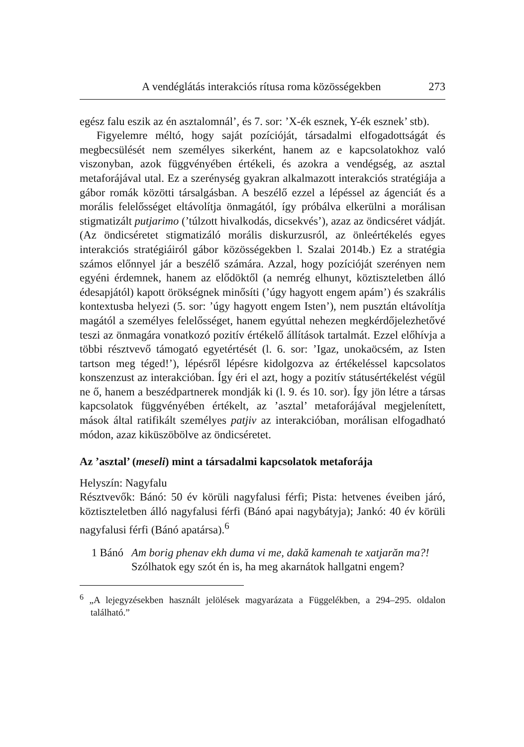A vendéglátás interakciós rítusa roma közösségekben 273
egész falu eszik az én asztalomnál’, és 7. sor: ’X-ék esznek, Y-ék esznek’ stb).
Figyelemre méltó, hogy saját pozícióját, társadalmi elfogadottságát és megbecsülését nem személyes sikerként, hanem az e kapcsolatokhoz való viszonyban, azok függvényében értékeli, és azokra a vendégség, az asztal metaforájával utal. Ez a szerénység gyakran alkalmazott interakciós stratégiája a gábor romák közötti társalgásban. A beszélő ezzel a lépéssel az ágenciát és a morális felelősséget eltávolítja önmagától, így próbálva elkerülni a morálisan stigmatizált putjarimo (’túlzott hivalkodás, dicsekvés’), azaz az öndicséret vádját. (Az öndicséretet stigmatizáló morális diskurzusról, az önleértékelés egyes interakciós stratégiáiról gábor közösségekben l. Szalai 2014b.) Ez a stratégia számos előnnyel jár a beszélő számára. Azzal, hogy pozícióját szerényen nem egyéni érdemnek, hanem az elődöktől (a nemrég elhunyt, köztiszteletben álló édesapjától) kapott örökségnek minősíti (’úgy hagyott engem apám’) és szakrális kontextusba helyezi (5. sor: ’úgy hagyott engem Isten’), nem pusztán eltávolítja magától a személyes felelősséget, hanem egyúttal nehezen megkérdőjelezhetővé teszi az önmagára vonatkozó pozitív értékelő állítások tartalmát. Ezzel előhívja a többi résztvevő támogató egyetértését (l. 6. sor: ’Igaz, unokaöcsém, az Isten tartson meg téged!’), lépésről lépésre kidolgozva az értékeléssel kapcsolatos konszenzust az interakcióban. Így éri el azt, hogy a pozitív státusértékelést végül ne ő, hanem a beszédpartnerek mondják ki (l. 9. és 10. sor). Így jön létre a társas kapcsolatok függvényében értékelt, az ’asztal’ metaforájával megjelenített, mások által ratifikált személyes patjiv az interakcióban, morálisan elfogadható módon, azaz kiküszöbölve az öndicséretet.
Az ’asztal’ (meseli) mint a társadalmi kapcsolatok metaforája
Helyszín: Nagyfalu
Résztvevők: Bánó: 50 év körüli nagyfalusi férfi; Pista: hetvenes éveiben járó, köztiszteletben álló nagyfalusi férfi (Bánó apai nagybátyja); Jankó: 40 év körüli nagyfalusi férfi (Bánó apatársa).<sup>6</sup>
1 Bánó Am borig phenav ekh duma vi me, dakă kamenah te xatjarăn ma?!
Szólhatok egy szót én is, ha meg akarnátok hallgatni engem?
<sup>6</sup> „A lejegyzésekben használt jelölések magyarázata a Függelékben, a 294–295. oldalon található.”